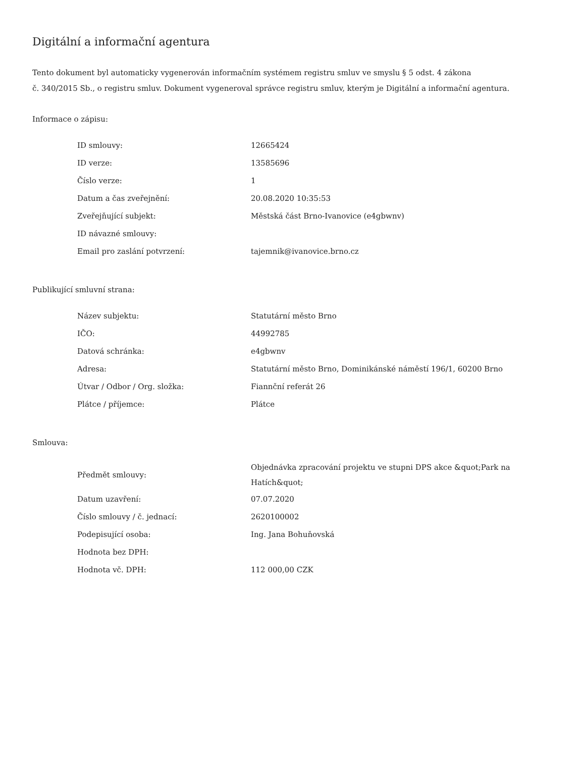Digitální a informační agentura
Tento dokument byl automaticky vygenerován informačním systémem registru smluv ve smyslu § 5 odst. 4 zákona
č. 340/2015 Sb., o registru smluv. Dokument vygeneroval správce registru smluv, kterým je Digitální a informační agentura.
Informace o zápisu:
| ID smlouvy: | 12665424 |
| ID verze: | 13585696 |
| Číslo verze: | 1 |
| Datum a čas zveřejnění: | 20.08.2020 10:35:53 |
| Zveřejňující subjekt: | Městská část Brno-Ivanovice (e4gbwnv) |
| ID návazné smlouvy: | |
| Email pro zaslání potvrzení: | tajemnik@ivanovice.brno.cz |
Publikující smluvní strana:
| Název subjektu: | Statutární město Brno |
| IČO: | 44992785 |
| Datová schránka: | e4gbwnv |
| Adresa: | Statutární město Brno, Dominikánské náměstí 196/1, 60200 Brno |
| Útvar / Odbor / Org. složka: | Fiannční referát 26 |
| Plátce / příjemce: | Plátce |
Smlouva:
| Předmět smlouvy: | Objednávka zpracování projektu ve stupni DPS akce &quot;Park na Hatích&quot; |
| Datum uzavření: | 07.07.2020 |
| Číslo smlouvy / č. jednací: | 2620100002 |
| Podepisující osoba: | Ing. Jana Bohuňovská |
| Hodnota bez DPH: | |
| Hodnota vč. DPH: | 112 000,00 CZK |